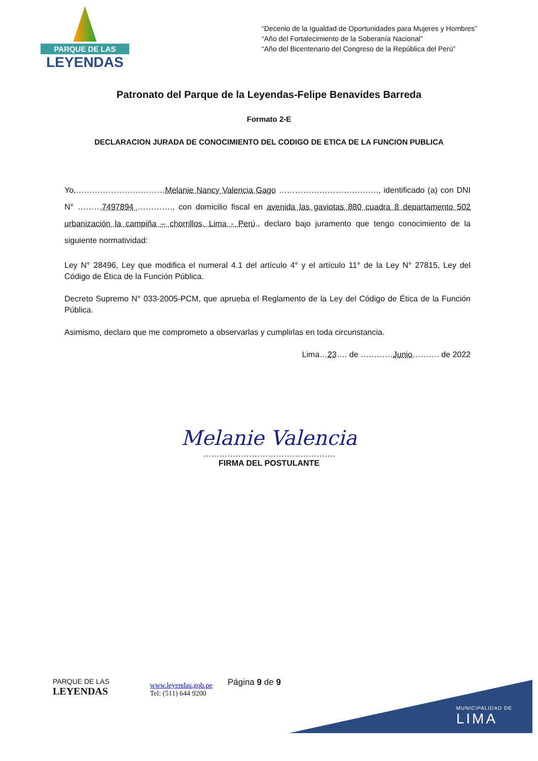PARQUE DE LAS
LEYENDAS
“Decenio de la Igualdad de Oportunidades para Mujeres y Hombres”
“Año del Fortalecimiento de la Soberanía Nacional”
“Año del Bicentenario del Congreso de la República del Perú”
Patronato del Parque de la Leyendas-Felipe Benavides Barreda
Formato 2-E
DECLARACION JURADA DE CONOCIMIENTO DEL CODIGO DE ETICA DE LA FUNCION PUBLICA
Yo,……………………………Melanie Nancy Valencia Gago ………………………………., identificado (a) con DNI N° ………7497894 …………., con domicilio fiscal en avenida las gaviotas 880 cuadra 8 departamento 502 urbanización la campiña – chorrillos, Lima - Perú., declaro bajo juramento que tengo conocimiento de la siguiente normatividad:
Ley N° 28496, Ley que modifica el numeral 4.1 del artículo 4° y el artículo 11° de la Ley N° 27815, Ley del Código de Ética de la Función Pública.
Decreto Supremo N° 033-2005-PCM, que aprueba el Reglamento de la Ley del Código de Ética de la Función Pública.
Asimismo, declaro que me comprometo a observarlas y cumplirlas en toda circunstancia.
Lima…23…. de …………Junio………. de 2022
Melanie Valencia
………………………………………….
FIRMA DEL POSTULANTE
PARQUE DE LAS
LEYENDAS
www.leyendas.gob.pe
Tel: (511) 644 9200
Página 9 de 9
MUNICIPALIDAD DE
LIMA